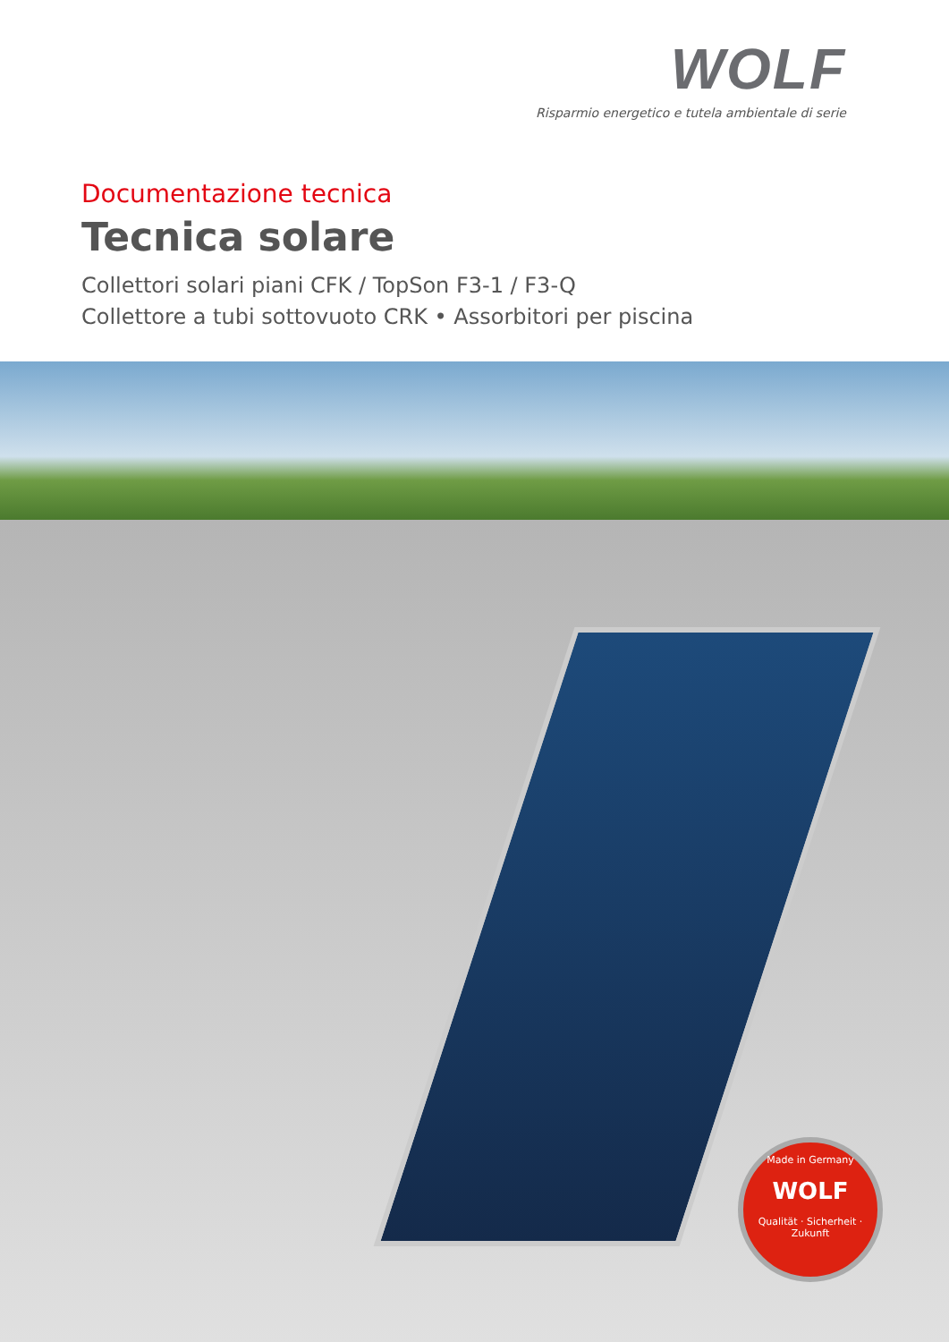WOLF
Risparmio energetico e tutela ambientale di serie
Documentazione tecnica
Tecnica solare
Collettori solari piani CFK / TopSon F3-1 / F3-Q
Collettore a tubi sottovuoto CRK • Assorbitori per piscina
Made in Germany
WOLF
Qualität · Sicherheit · Zukunft